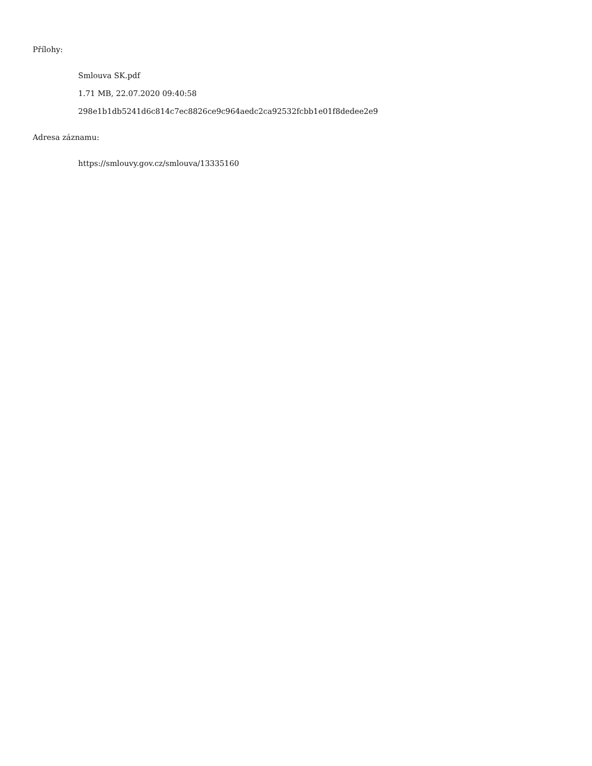Přílohy:
Smlouva SK.pdf
1.71 MB, 22.07.2020 09:40:58
298e1b1db5241d6c814c7ec8826ce9c964aedc2ca92532fcbb1e01f8dedee2e9
Adresa záznamu:
https://smlouvy.gov.cz/smlouva/13335160